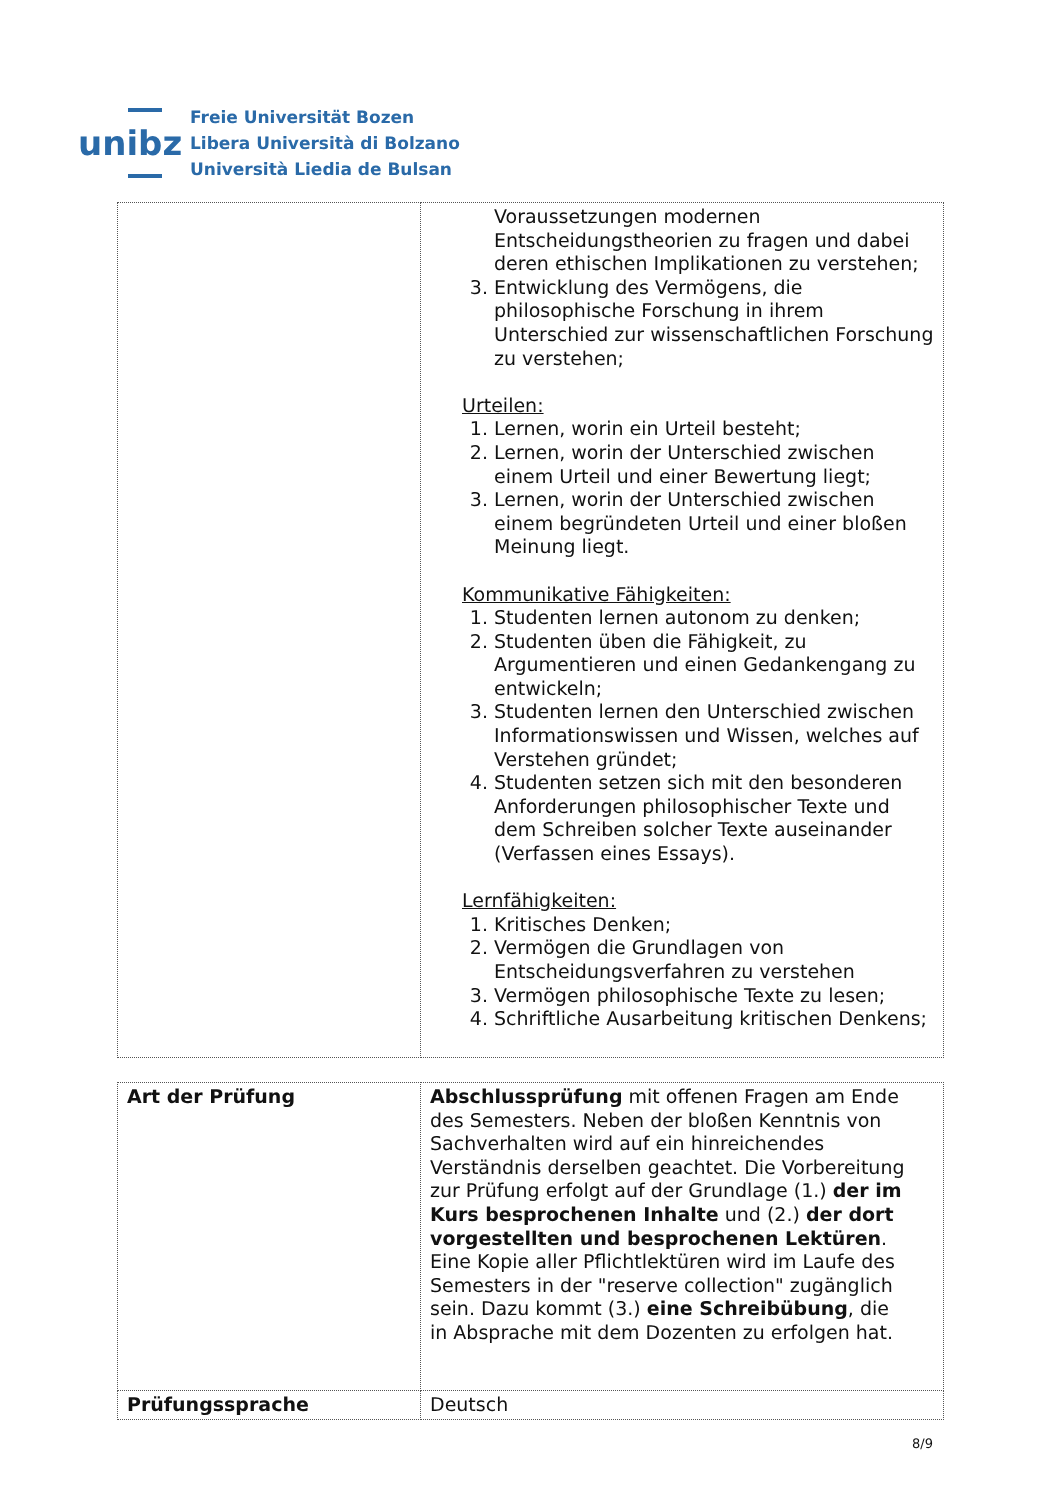unibz
Freie Universität Bozen
Libera Università di Bolzano
Università Liedia de Bulsan
| | Voraussetzungen modernen Entscheidungstheorien zu fragen und dabei deren ethischen Implikationen zu verstehen; 3. Entwicklung des Vermögens, die philosophische Forschung in ihrem Unterschied zur wissenschaftlichen Forschung zu verstehen; Urteilen: 1. Lernen, worin ein Urteil besteht; 2. Lernen, worin der Unterschied zwischen einem Urteil und einer Bewertung liegt; 3. Lernen, worin der Unterschied zwischen einem begründeten Urteil und einer bloßen Meinung liegt. Kommunikative Fähigkeiten: 1. Studenten lernen autonom zu denken; 2. Studenten üben die Fähigkeit, zu Argumentieren und einen Gedankengang zu entwickeln; 3. Studenten lernen den Unterschied zwischen Informationswissen und Wissen, welches auf Verstehen gründet; 4. Studenten setzen sich mit den besonderen Anforderungen philosophischer Texte und dem Schreiben solcher Texte auseinander (Verfassen eines Essays). Lernfähigkeiten: 1. Kritisches Denken; 2. Vermögen die Grundlagen von Entscheidungsverfahren zu verstehen 3. Vermögen philosophische Texte zu lesen; 4. Schriftliche Ausarbeitung kritischen Denkens; |
| Art der Prüfung | Abschlussprüfung mit offenen Fragen am Ende des Semesters. Neben der bloßen Kenntnis von Sachverhalten wird auf ein hinreichendes Verständnis derselben geachtet. Die Vorbereitung zur Prüfung erfolgt auf der Grundlage (1.) der im Kurs besprochenen Inhalte und (2.) der dort vorgestellten und besprochenen Lektüren . Eine Kopie aller Pflichtlektüren wird im Laufe des Semesters in der "reserve collection" zugänglich sein. Dazu kommt (3.) eine Schreibübung , die in Absprache mit dem Dozenten zu erfolgen hat. |
| Prüfungssprache | Deutsch |
8/9